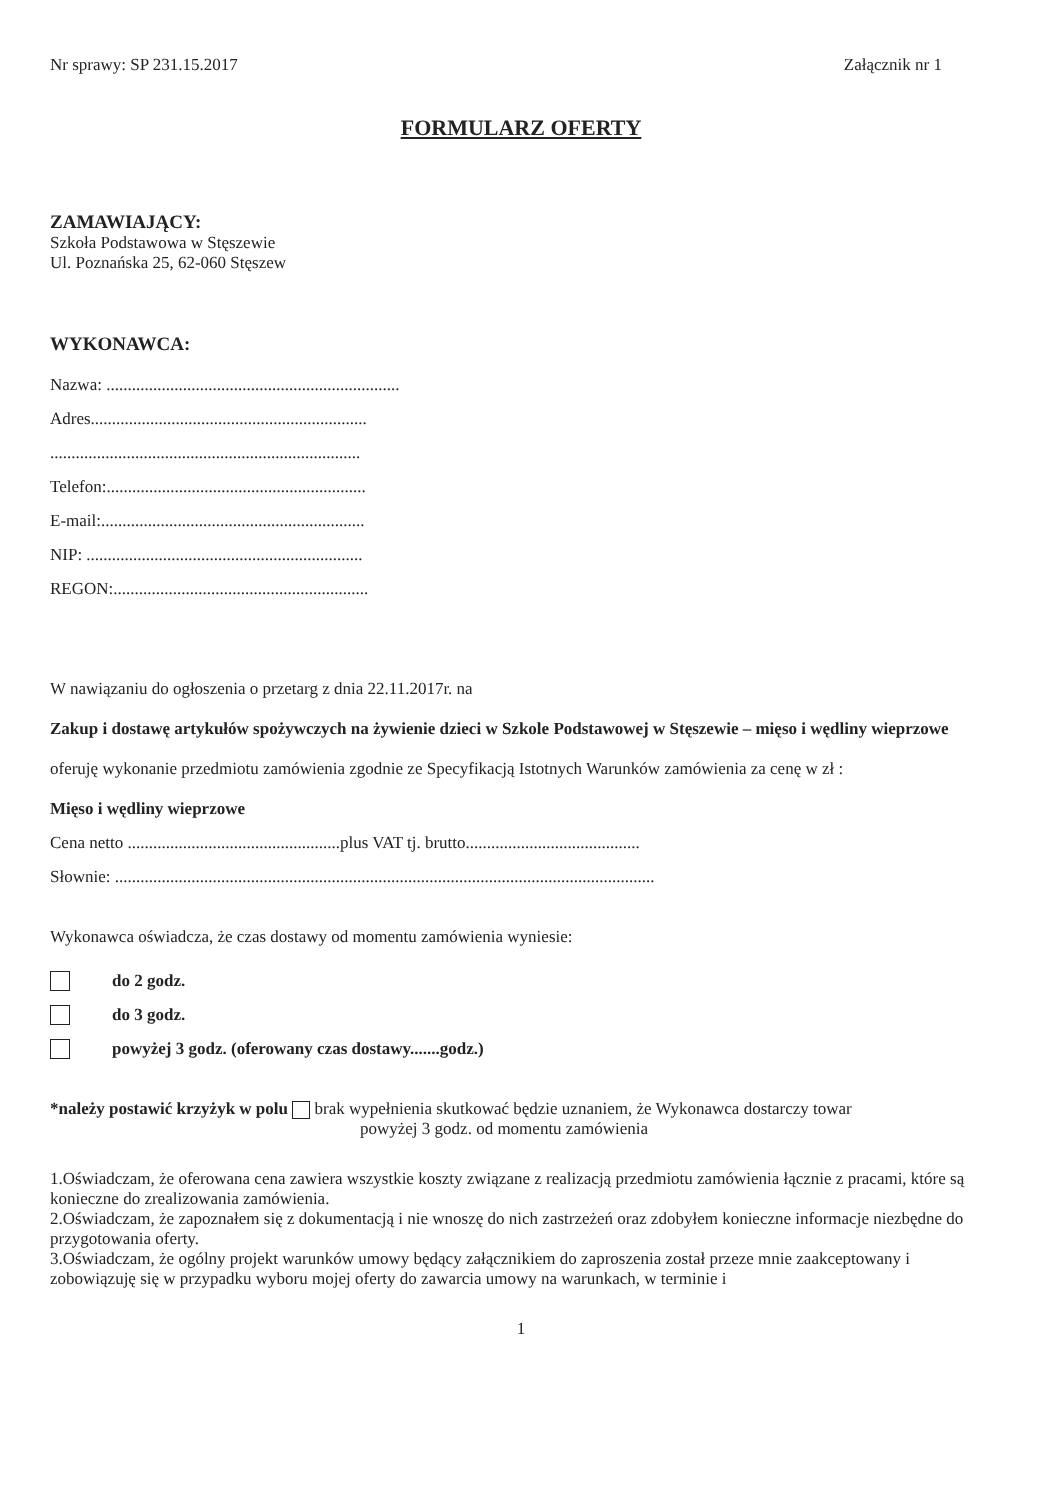Nr sprawy: SP 231.15.2017 Załącznik nr 1
FORMULARZ OFERTY
ZAMAWIAJĄCY:
Szkoła Podstawowa w Stęszewie
Ul. Poznańska 25, 62-060 Stęszew
WYKONAWCA:
Nazwa: .....................................................................
Adres.................................................................
.........................................................................
Telefon:.............................................................
E-mail:..............................................................
NIP: .................................................................
REGON:............................................................
W nawiązaniu do ogłoszenia o przetarg z dnia 22.11.2017r. na
Zakup i dostawę artykułów spożywczych na żywienie dzieci w Szkole Podstawowej w Stęszewie – mięso i wędliny wieprzowe
oferuję wykonanie przedmiotu zamówienia zgodnie ze Specyfikacją Istotnych Warunków zamówienia za cenę w zł :
Mięso i wędliny wieprzowe
Cena netto ..................................................plus VAT tj. brutto.........................................
Słownie: ...............................................................................................................................
Wykonawca oświadcza, że czas dostawy od momentu zamówienia wyniesie:
do 2 godz.
do 3 godz.
powyżej 3 godz. (oferowany czas dostawy.......godz.)
*należy postawić krzyżyk w polu brak wypełnienia skutkować będzie uznaniem, że Wykonawca dostarczy towar
powyżej 3 godz. od momentu zamówienia
1.Oświadczam, że oferowana cena zawiera wszystkie koszty związane z realizacją przedmiotu zamówienia łącznie z pracami, które są konieczne do zrealizowania zamówienia.
2.Oświadczam, że zapoznałem się z dokumentacją i nie wnoszę do nich zastrzeżeń oraz zdobyłem konieczne informacje niezbędne do przygotowania oferty.
3.Oświadczam, że ogólny projekt warunków umowy będący załącznikiem do zaproszenia został przeze mnie zaakceptowany i zobowiązuję się w przypadku wyboru mojej oferty do zawarcia umowy na warunkach, w terminie i
1